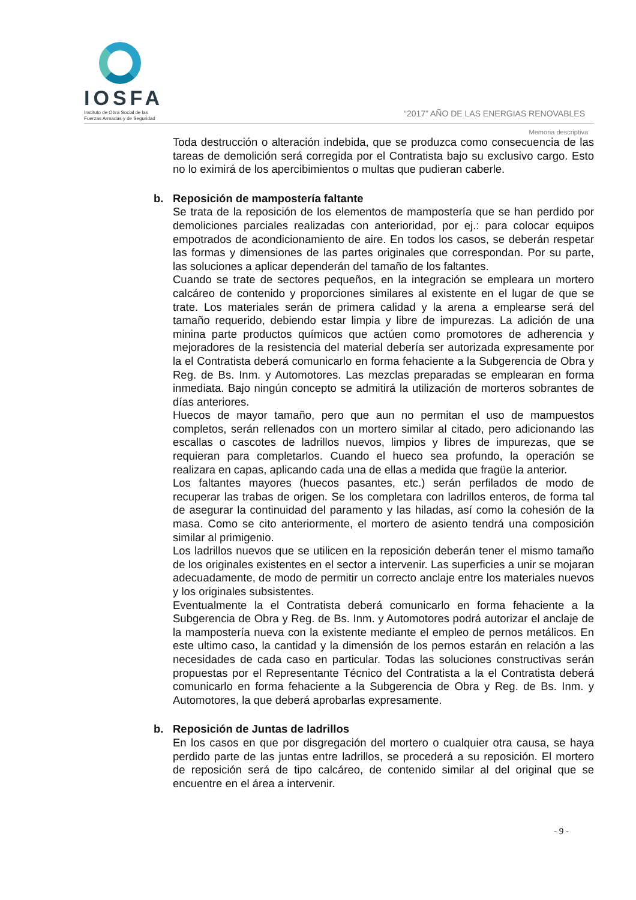IOSFA
Instituto de Obra Social de las
Fuerzas Armadas y de Seguridad
“2017” AÑO DE LAS ENERGIAS RENOVABLES
Memoria descriptiva
Toda destrucción o alteración indebida, que se produzca como consecuencia de las tareas de demolición será corregida por el Contratista bajo su exclusivo cargo. Esto no lo eximirá de los apercibimientos o multas que pudieran caberle.
b. Reposición de mampostería faltante
Se trata de la reposición de los elementos de mampostería que se han perdido por demoliciones parciales realizadas con anterioridad, por ej.: para colocar equipos empotrados de acondicionamiento de aire. En todos los casos, se deberán respetar las formas y dimensiones de las partes originales que correspondan. Por su parte, las soluciones a aplicar dependerán del tamaño de los faltantes.
Cuando se trate de sectores pequeños, en la integración se empleara un mortero calcáreo de contenido y proporciones similares al existente en el lugar de que se trate. Los materiales serán de primera calidad y la arena a emplearse será del tamaño requerido, debiendo estar limpia y libre de impurezas. La adición de una minina parte productos químicos que actúen como promotores de adherencia y mejoradores de la resistencia del material debería ser autorizada expresamente por la el Contratista deberá comunicarlo en forma fehaciente a la Subgerencia de Obra y Reg. de Bs. Inm. y Automotores. Las mezclas preparadas se emplearan en forma inmediata. Bajo ningún concepto se admitirá la utilización de morteros sobrantes de días anteriores.
Huecos de mayor tamaño, pero que aun no permitan el uso de mampuestos completos, serán rellenados con un mortero similar al citado, pero adicionando las escallas o cascotes de ladrillos nuevos, limpios y libres de impurezas, que se requieran para completarlos. Cuando el hueco sea profundo, la operación se realizara en capas, aplicando cada una de ellas a medida que fragüe la anterior.
Los faltantes mayores (huecos pasantes, etc.) serán perfilados de modo de recuperar las trabas de origen. Se los completara con ladrillos enteros, de forma tal de asegurar la continuidad del paramento y las hiladas, así como la cohesión de la masa. Como se cito anteriormente, el mortero de asiento tendrá una composición similar al primigenio.
Los ladrillos nuevos que se utilicen en la reposición deberán tener el mismo tamaño de los originales existentes en el sector a intervenir. Las superficies a unir se mojaran adecuadamente, de modo de permitir un correcto anclaje entre los materiales nuevos y los originales subsistentes.
Eventualmente la el Contratista deberá comunicarlo en forma fehaciente a la Subgerencia de Obra y Reg. de Bs. Inm. y Automotores podrá autorizar el anclaje de la mampostería nueva con la existente mediante el empleo de pernos metálicos. En este ultimo caso, la cantidad y la dimensión de los pernos estarán en relación a las necesidades de cada caso en particular. Todas las soluciones constructivas serán propuestas por el Representante Técnico del Contratista a la el Contratista deberá comunicarlo en forma fehaciente a la Subgerencia de Obra y Reg. de Bs. Inm. y Automotores, la que deberá aprobarlas expresamente.
b. Reposición de Juntas de ladrillos
En los casos en que por disgregación del mortero o cualquier otra causa, se haya perdido parte de las juntas entre ladrillos, se procederá a su reposición. El mortero de reposición será de tipo calcáreo, de contenido similar al del original que se encuentre en el área a intervenir.
- 9 -